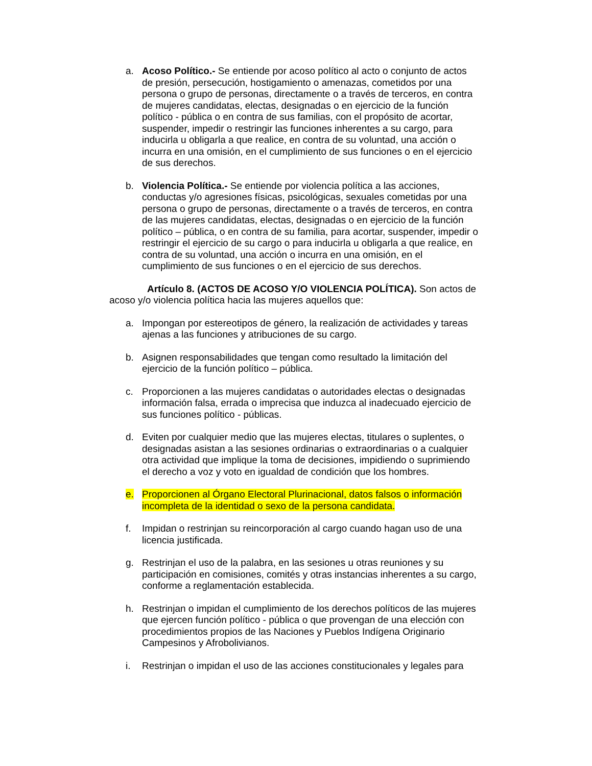a. Acoso Político.- Se entiende por acoso político al acto o conjunto de actos de presión, persecución, hostigamiento o amenazas, cometidos por una persona o grupo de personas, directamente o a través de terceros, en contra de mujeres candidatas, electas, designadas o en ejercicio de la función político - pública o en contra de sus familias, con el propósito de acortar, suspender, impedir o restringir las funciones inherentes a su cargo, para inducirla u obligarla a que realice, en contra de su voluntad, una acción o incurra en una omisión, en el cumplimiento de sus funciones o en el ejercicio de sus derechos.
b. Violencia Política.- Se entiende por violencia política a las acciones, conductas y/o agresiones físicas, psicológicas, sexuales cometidas por una persona o grupo de personas, directamente o a través de terceros, en contra de las mujeres candidatas, electas, designadas o en ejercicio de la función político – pública, o en contra de su familia, para acortar, suspender, impedir o restringir el ejercicio de su cargo o para inducirla u obligarla a que realice, en contra de su voluntad, una acción o incurra en una omisión, en el cumplimiento de sus funciones o en el ejercicio de sus derechos.
Artículo 8. (ACTOS DE ACOSO Y/O VIOLENCIA POLÍTICA). Son actos de acoso y/o violencia política hacia las mujeres aquellos que:
a. Impongan por estereotipos de género, la realización de actividades y tareas ajenas a las funciones y atribuciones de su cargo.
b. Asignen responsabilidades que tengan como resultado la limitación del ejercicio de la función político – pública.
c. Proporcionen a las mujeres candidatas o autoridades electas o designadas información falsa, errada o imprecisa que induzca al inadecuado ejercicio de sus funciones político - públicas.
d. Eviten por cualquier medio que las mujeres electas, titulares o suplentes, o designadas asistan a las sesiones ordinarias o extraordinarias o a cualquier otra actividad que implique la toma de decisiones, impidiendo o suprimiendo el derecho a voz y voto en igualdad de condición que los hombres.
e. Proporcionen al Órgano Electoral Plurinacional, datos falsos o información incompleta de la identidad o sexo de la persona candidata.
f. Impidan o restrinjan su reincorporación al cargo cuando hagan uso de una licencia justificada.
g. Restrinjan el uso de la palabra, en las sesiones u otras reuniones y su participación en comisiones, comités y otras instancias inherentes a su cargo, conforme a reglamentación establecida.
h. Restrinjan o impidan el cumplimiento de los derechos políticos de las mujeres que ejercen función político - pública o que provengan de una elección con procedimientos propios de las Naciones y Pueblos Indígena Originario Campesinos y Afrobolivianos.
i. Restrinjan o impidan el uso de las acciones constitucionales y legales para